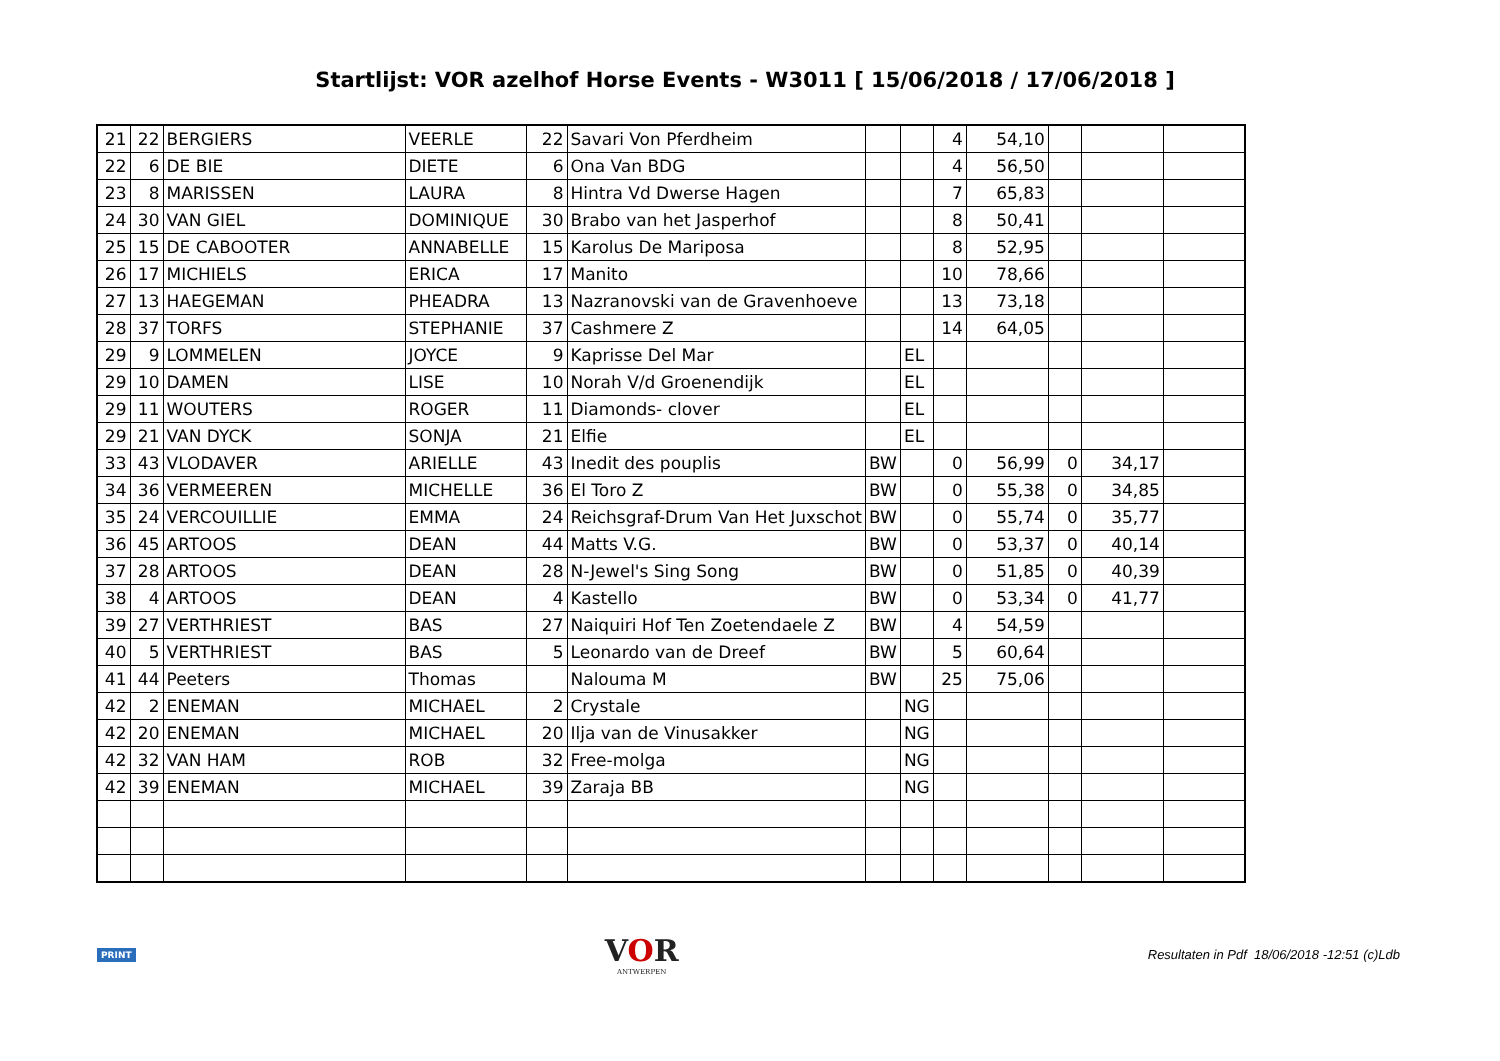Startlijst: VOR azelhof Horse Events - W3011 [ 15/06/2018 / 17/06/2018 ]
| 21 | 22 | BERGIERS | VEERLE | 22 | Savari Von Pferdheim | | | 4 | 54,10 | | | |
| 22 | 6 | DE BIE | DIETE | 6 | Ona Van BDG | | | 4 | 56,50 | | | |
| 23 | 8 | MARISSEN | LAURA | 8 | Hintra Vd Dwerse Hagen | | | 7 | 65,83 | | | |
| 24 | 30 | VAN GIEL | DOMINIQUE | 30 | Brabo van het Jasperhof | | | 8 | 50,41 | | | |
| 25 | 15 | DE CABOOTER | ANNABELLE | 15 | Karolus De Mariposa | | | 8 | 52,95 | | | |
| 26 | 17 | MICHIELS | ERICA | 17 | Manito | | | 10 | 78,66 | | | |
| 27 | 13 | HAEGEMAN | PHEADRA | 13 | Nazranovski van de Gravenhoeve | | | 13 | 73,18 | | | |
| 28 | 37 | TORFS | STEPHANIE | 37 | Cashmere Z | | | 14 | 64,05 | | | |
| 29 | 9 | LOMMELEN | JOYCE | 9 | Kaprisse Del Mar | | EL | | | | | |
| 29 | 10 | DAMEN | LISE | 10 | Norah V/d Groenendijk | | EL | | | | | |
| 29 | 11 | WOUTERS | ROGER | 11 | Diamonds- clover | | EL | | | | | |
| 29 | 21 | VAN DYCK | SONJA | 21 | Elfie | | EL | | | | | |
| 33 | 43 | VLODAVER | ARIELLE | 43 | Inedit des pouplis | BW | | 0 | 56,99 | 0 | 34,17 | |
| 34 | 36 | VERMEEREN | MICHELLE | 36 | El Toro Z | BW | | 0 | 55,38 | 0 | 34,85 | |
| 35 | 24 | VERCOUILLIE | EMMA | 24 | Reichsgraf-Drum Van Het Juxschot | BW | | 0 | 55,74 | 0 | 35,77 | |
| 36 | 45 | ARTOOS | DEAN | 44 | Matts V.G. | BW | | 0 | 53,37 | 0 | 40,14 | |
| 37 | 28 | ARTOOS | DEAN | 28 | N-Jewel's Sing Song | BW | | 0 | 51,85 | 0 | 40,39 | |
| 38 | 4 | ARTOOS | DEAN | 4 | Kastello | BW | | 0 | 53,34 | 0 | 41,77 | |
| 39 | 27 | VERTHRIEST | BAS | 27 | Naiquiri Hof Ten Zoetendaele Z | BW | | 4 | 54,59 | | | |
| 40 | 5 | VERTHRIEST | BAS | 5 | Leonardo van de Dreef | BW | | 5 | 60,64 | | | |
| 41 | 44 | Peeters | Thomas | | Nalouma M | BW | | 25 | 75,06 | | | |
| 42 | 2 | ENEMAN | MICHAEL | 2 | Crystale | | NG | | | | | |
| 42 | 20 | ENEMAN | MICHAEL | 20 | Ilja van de Vinusakker | | NG | | | | | |
| 42 | 32 | VAN HAM | ROB | 32 | Free-molga | | NG | | | | | |
| 42 | 39 | ENEMAN | MICHAEL | 39 | Zaraja BB | | NG | | | | | |
PRINT
VOR
ANTWERPEN
Resultaten in Pdf 18/06/2018 -12:51 (c)Ldb